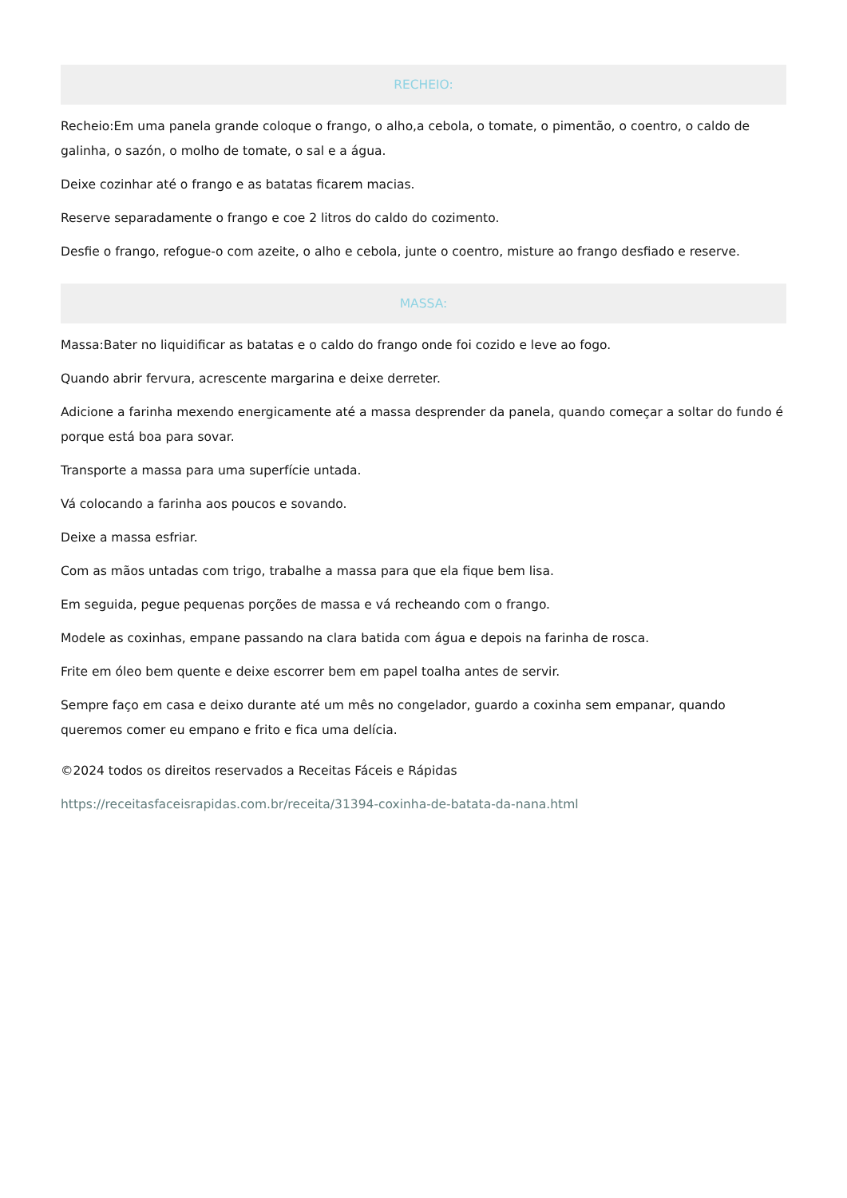RECHEIO:
Recheio:Em uma panela grande coloque o frango, o alho,a cebola, o tomate, o pimentão, o coentro, o caldo de galinha, o sazón, o molho de tomate, o sal e a água.
Deixe cozinhar até o frango e as batatas ficarem macias.
Reserve separadamente o frango e coe 2 litros do caldo do cozimento.
Desfie o frango, refogue-o com azeite, o alho e cebola, junte o coentro, misture ao frango desfiado e reserve.
MASSA:
Massa:Bater no liquidificar as batatas e o caldo do frango onde foi cozido e leve ao fogo.
Quando abrir fervura, acrescente margarina e deixe derreter.
Adicione a farinha mexendo energicamente até a massa desprender da panela, quando começar a soltar do fundo é porque está boa para sovar.
Transporte a massa para uma superfície untada.
Vá colocando a farinha aos poucos e sovando.
Deixe a massa esfriar.
Com as mãos untadas com trigo, trabalhe a massa para que ela fique bem lisa.
Em seguida, pegue pequenas porções de massa e vá recheando com o frango.
Modele as coxinhas, empane passando na clara batida com água e depois na farinha de rosca.
Frite em óleo bem quente e deixe escorrer bem em papel toalha antes de servir.
Sempre faço em casa e deixo durante até um mês no congelador, guardo a coxinha sem empanar, quando queremos comer eu empano e frito e fica uma delícia.
©2024 todos os direitos reservados a Receitas Fáceis e Rápidas
https://receitasfaceisrapidas.com.br/receita/31394-coxinha-de-batata-da-nana.html